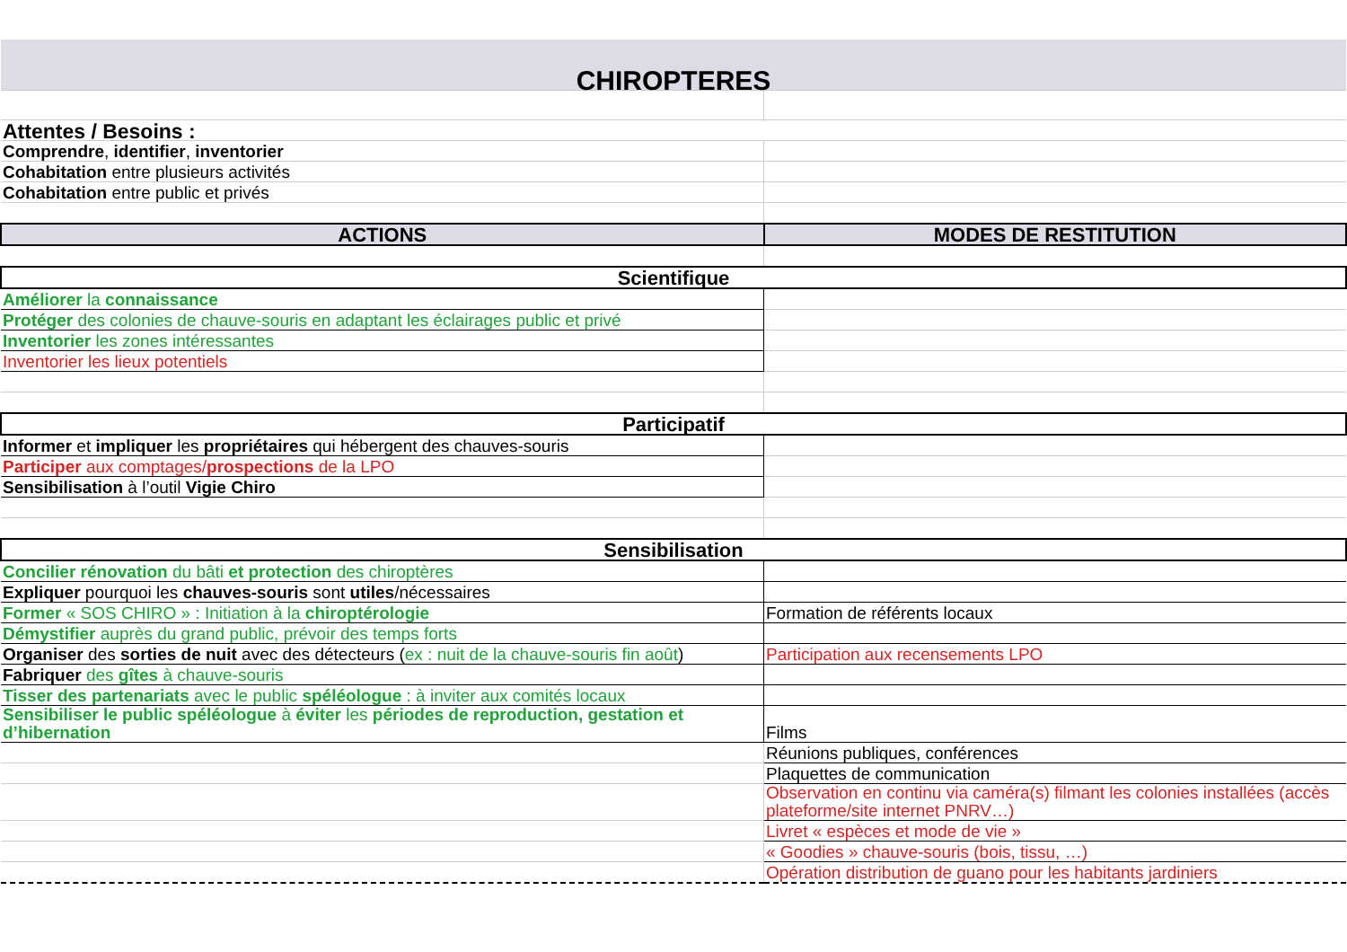| CHIROPTERES | |
| Attentes / Besoins : | |
| Comprendre , identifier , inventorier | |
| Cohabitation entre plusieurs activités | |
| Cohabitation entre public et privés | |
| ACTIONS | MODES DE RESTITUTION |
| Scientifique | |
| Améliorer la connaissance | |
| Protéger des colonies de chauve-souris en adaptant les éclairages public et privé | |
| Inventorier les zones intéressantes | |
| Inventorier les lieux potentiels | |
| Participatif | |
| Informer et impliquer les propriétaires qui hébergent des chauves-souris | |
| Participer aux comptages/ prospections de la LPO | |
| Sensibilisation à l’outil Vigie Chiro | |
| Sensibilisation | |
| Concilier rénovation du bâti et protection des chiroptères | |
| Expliquer pourquoi les chauves-souris sont utiles /nécessaires | |
| Former « SOS CHIRO » : Initiation à la chiroptérologie | Formation de référents locaux |
| Démystifier auprès du grand public, prévoir des temps forts | |
| Organiser des sorties de nuit avec des détecteurs ( ex : nuit de la chauve-souris fin août ) | Participation aux recensements LPO |
| Fabriquer des gîtes à chauve-souris | |
| Tisser des partenariats avec le public spéléologue : à inviter aux comités locaux | |
| Sensibiliser le public spéléologue à éviter les périodes de reproduction, gestation et d’hibernation | Films |
| | Réunions publiques, conférences |
| | Plaquettes de communication |
| | Observation en continu via caméra(s) filmant les colonies installées (accès plateforme/site internet PNRV…) |
| | Livret « espèces et mode de vie » |
| | « Goodies » chauve-souris (bois, tissu, …) |
| | Opération distribution de guano pour les habitants jardiniers |